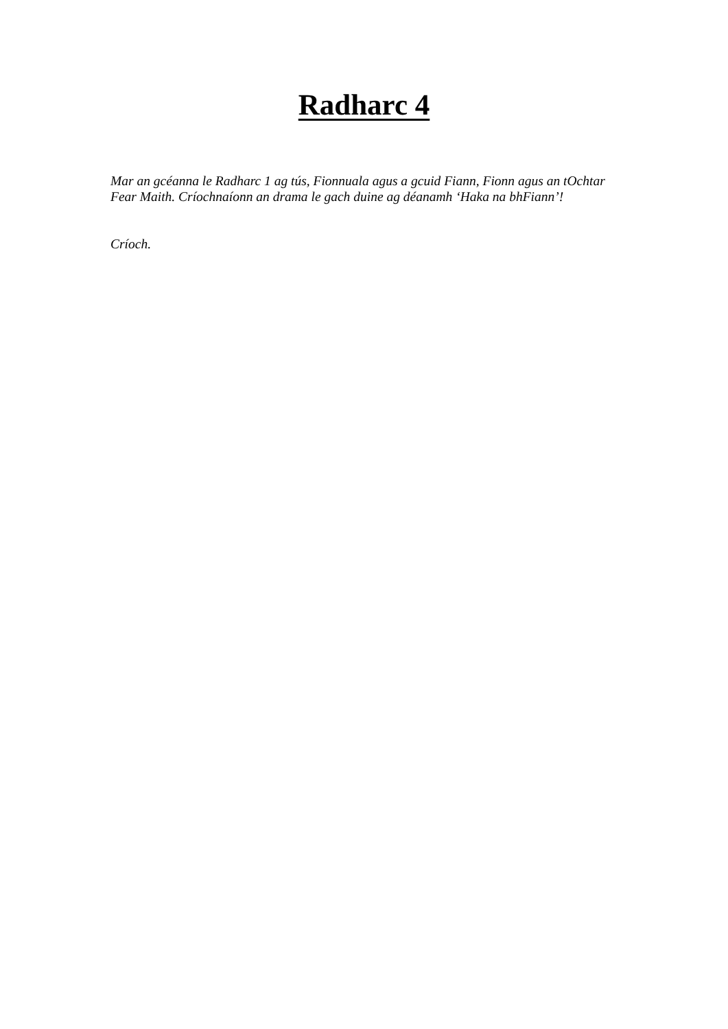Radharc 4
Mar an gcéanna le Radharc 1 ag tús, Fionnuala agus a gcuid Fiann, Fionn agus an tOchtar Fear Maith. Críochnaíonn an drama le gach duine ag déanamh ‘Haka na bhFiann’!
Críoch.